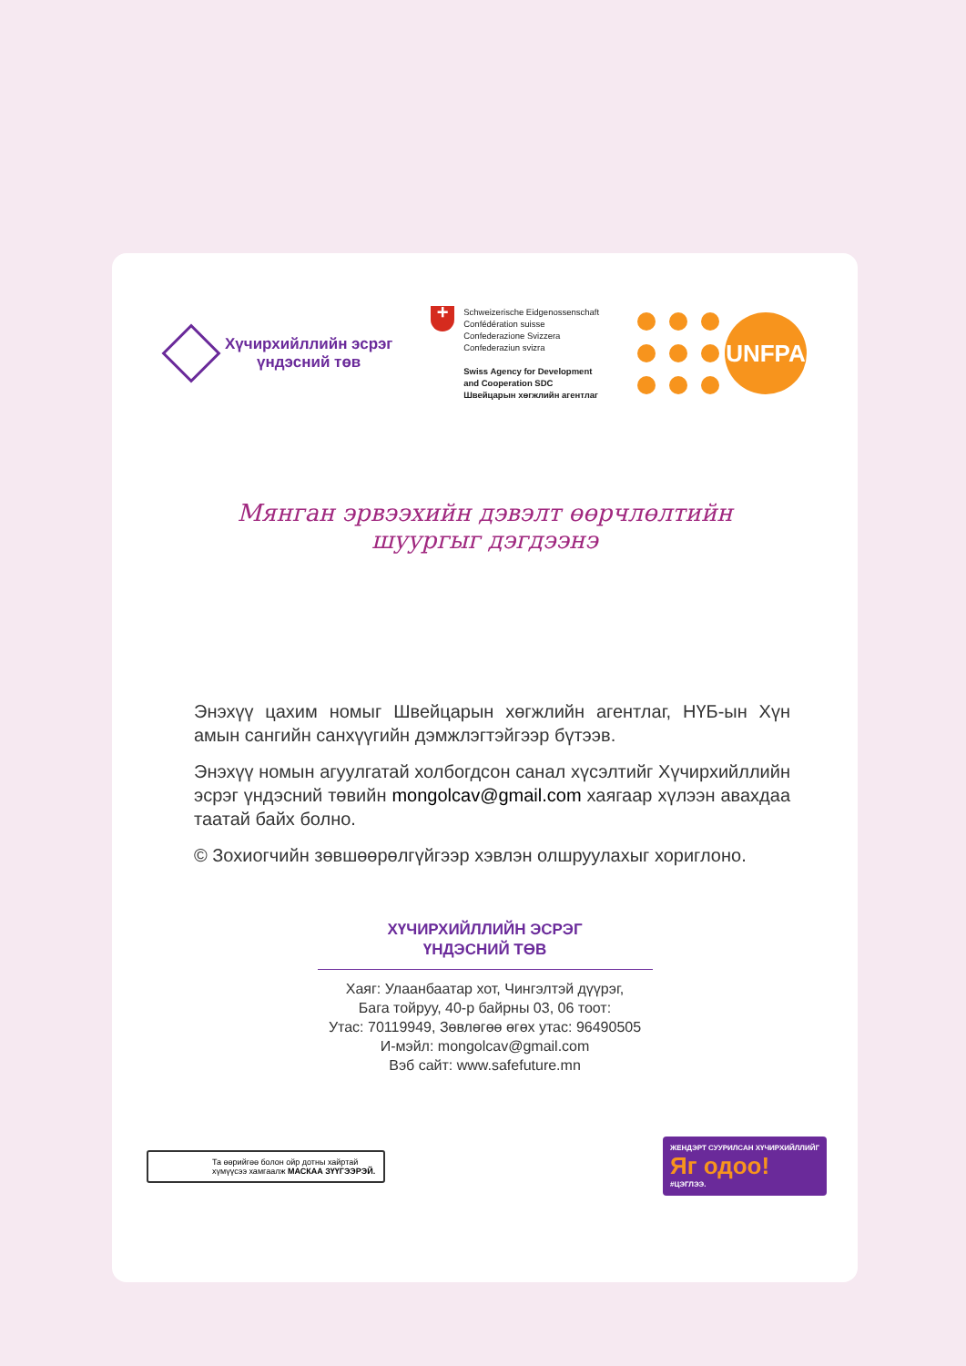Хүчирхийллийн эсрэг
үндэсний төв
+
Schweizerische Eidgenossenschaft
Confédération suisse
Confederazione Svizzera
Confederaziun svizra
Swiss Agency for Development
and Cooperation SDC
Швейцарын хөгжлийн агентлаг
UNFPA
Мянган эрвээхийн дэвэлт өөрчлөлтийн
шуургыг дэгдээнэ
Энэхүү цахим номыг Швейцарын хөгжлийн агентлаг, НҮБ-ын Хүн амын сангийн санхүүгийн дэмжлэгтэйгээр бүтээв.
Энэхүү номын агуулгатай холбогдсон санал хүсэлтийг Хүчирхийллийн эсрэг үндэсний төвийн mongolcav@gmail.com хаягаар хүлээн авахдаа таатай байх болно.
© Зохиогчийн зөвшөөрөлгүйгээр хэвлэн олшруулахыг хориглоно.
ХҮЧИРХИЙЛЛИЙН ЭСРЭГ
ҮНДЭСНИЙ ТӨВ
Хаяг: Улаанбаатар хот, Чингэлтэй дүүрэг,
Бага тойруу, 40-р байрны 03, 06 тоот:
Утас: 70119949, Зөвлөгөө өгөх утас: 96490505
И-мэйл: mongolcav@gmail.com
Вэб сайт: www.safefuture.mn
Та өөрийгөө болон ойр дотны хайртай хүмүүсээ хамгаалж МАСКАА ЗҮҮГЭЭРЭЙ.
ЖЕНДЭРТ СУУРИЛСАН ХҮЧИРХИЙЛЛИЙГ
Яг одоо!
#ЦЭГЛЭЭ.